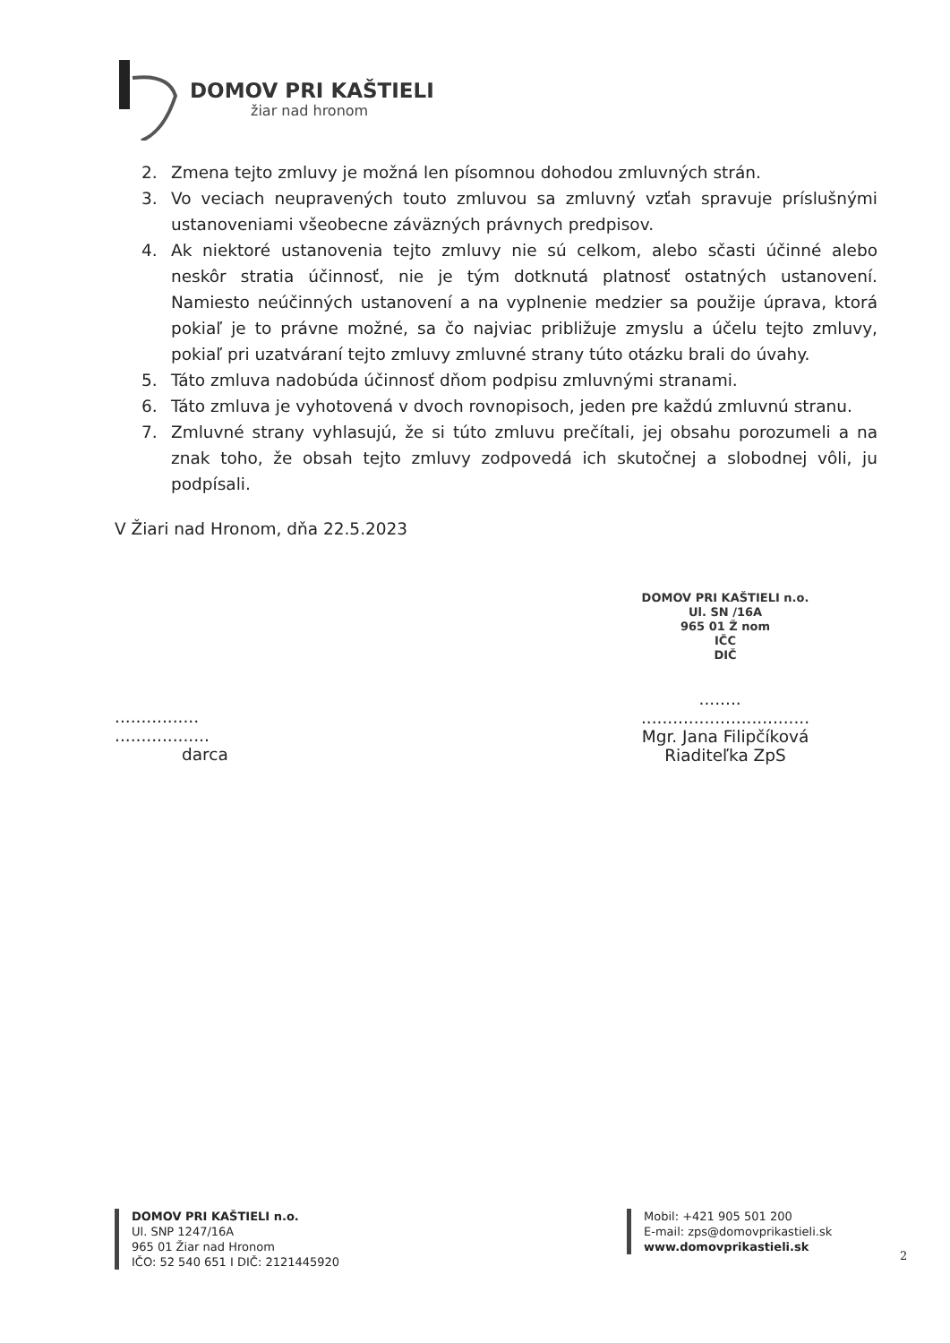DOMOV PRI KAŠTIELI
žiar nad hronom
2. Zmena tejto zmluvy je možná len písomnou dohodou zmluvných strán.
3. Vo veciach neupravených touto zmluvou sa zmluvný vzťah spravuje príslušnými ustanoveniami všeobecne záväzných právnych predpisov.
4. Ak niektoré ustanovenia tejto zmluvy nie sú celkom, alebo sčasti účinné alebo neskôr stratia účinnosť, nie je tým dotknutá platnosť ostatných ustanovení. Namiesto neúčinných ustanovení a na vyplnenie medzier sa použije úprava, ktorá pokiaľ je to právne možné, sa čo najviac približuje zmyslu a účelu tejto zmluvy, pokiaľ pri uzatváraní tejto zmluvy zmluvné strany túto otázku brali do úvahy.
5. Táto zmluva nadobúda účinnosť dňom podpisu zmluvnými stranami.
6. Táto zmluva je vyhotovená v dvoch rovnopisoch, jeden pre každú zmluvnú stranu.
7. Zmluvné strany vyhlasujú, že si túto zmluvu prečítali, jej obsahu porozumeli a na znak toho, že obsah tejto zmluvy zodpovedá ich skutočnej a slobodnej vôli, ju podpísali.
V Žiari nad Hronom, dňa 22.5.2023
................ ..................
darca
DOMOV PRI KAŠTIELI n.o.
Ul. SN /16A
965 01 Ž nom
IČC
DIČ
........ ................................
Mgr. Jana Filipčíková
Riaditeľka ZpS
DOMOV PRI KAŠTIELI n.o.
Ul. SNP 1247/16A
965 01 Žiar nad Hronom
IČO: 52 540 651 I DIČ: 2121445920
Mobil: +421 905 501 200
E-mail: zps@domovprikastieli.sk
www.domovprikastieli.sk
2